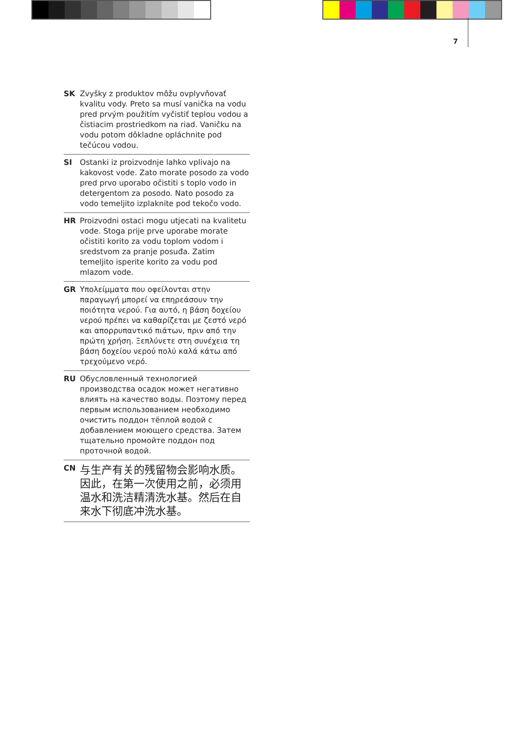7
SK Zvyšky z produktov môžu ovplyvňovať kvalitu vody. Preto sa musí vanička na vodu pred prvým použitím vyčistiť teplou vodou a čistiacim prostriedkom na riad. Vaničku na vodu potom dôkladne opláchnite pod tečúcou vodou.
SI Ostanki iz proizvodnje lahko vplivajo na kakovost vode. Zato morate posodo za vodo pred prvo uporabo očistiti s toplo vodo in detergentom za posodo. Nato posodo za vodo temeljito izplaknite pod tekočo vodo.
HR Proizvodni ostaci mogu utjecati na kvalitetu vode. Stoga prije prve uporabe morate očistiti korito za vodu toplom vodom i sredstvom za pranje posuđa. Zatim temeljito isperite korito za vodu pod mlazom vode.
GR Υπολείμματα που οφείλονται στην παραγωγή μπορεί να επηρεάσουν την ποιότητα νερού. Για αυτό, η βάση δοχείου νερού πρέπει να καθαρίζεται με ζεστό νερό και απορρυπαντικό πιάτων, πριν από την πρώτη χρήση. Ξεπλύνετε στη συνέχεια τη βάση δοχείου νερού πολύ καλά κάτω από τρεχούμενο νερό.
RU Обусловленный технологией производства осадок может негативно влиять на качество воды. Поэтому перед первым использованием необходимо очистить поддон тёплой водой с добавлением моющего средства. Затем тщательно промойте поддон под проточной водой.
CN
与生产有关的残留物会影响水质。因此，在第一次使用之前，必须用温水和洗洁精清洗水基。然后在自来水下彻底冲洗水基。